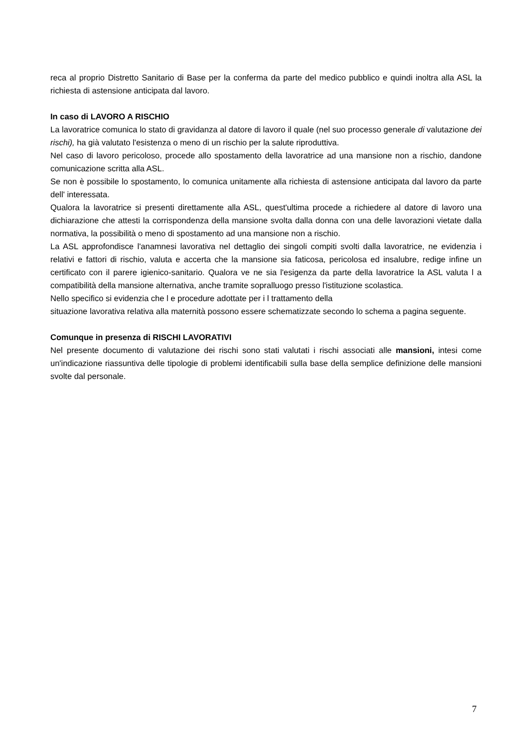reca al proprio Distretto Sanitario di Base per la conferma da parte del medico pubblico e quindi inoltra alla ASL la richiesta di astensione anticipata dal lavoro.
In caso di LAVORO A RISCHIO
La lavoratrice comunica lo stato di gravidanza al datore di lavoro il quale (nel suo processo generale di valutazione dei rischi), ha già valutato l'esistenza o meno di un rischio per la salute riproduttiva.
Nel caso di lavoro pericoloso, procede allo spostamento della lavoratrice ad una mansione non a rischio, dandone comunicazione scritta alla ASL.
Se non è possibile lo spostamento, lo comunica unitamente alla richiesta di astensione anticipata dal lavoro da parte dell' interessata.
Qualora la lavoratrice si presenti direttamente alla ASL, quest'ultima procede a richiedere al datore di lavoro una dichiarazione che attesti la corrispondenza della mansione svolta dalla donna con una delle lavorazioni vietate dalla normativa, la possibilità o meno di spostamento ad una mansione non a rischio.
La ASL approfondisce l'anamnesi lavorativa nel dettaglio dei singoli compiti svolti dalla lavoratrice, ne evidenzia i relativi e fattori di rischio, valuta e accerta che la mansione sia faticosa, pericolosa ed insalubre, redige infine un certificato con il parere igienico-sanitario. Qualora ve ne sia l'esigenza da parte della lavoratrice la ASL valuta l a compatibilità della mansione alternativa, anche tramite sopralluogo presso l'istituzione scolastica.
Nello specifico si evidenzia che l e procedure adottate per i l trattamento della
situazione lavorativa relativa alla maternità possono essere schematizzate secondo lo schema a pagina seguente.
Comunque in presenza di RISCHI LAVORATIVI
Nel presente documento di valutazione dei rischi sono stati valutati i rischi associati alle mansioni, intesi come un'indicazione riassuntiva delle tipologie di problemi identificabili sulla base della semplice definizione delle mansioni svolte dal personale.
7